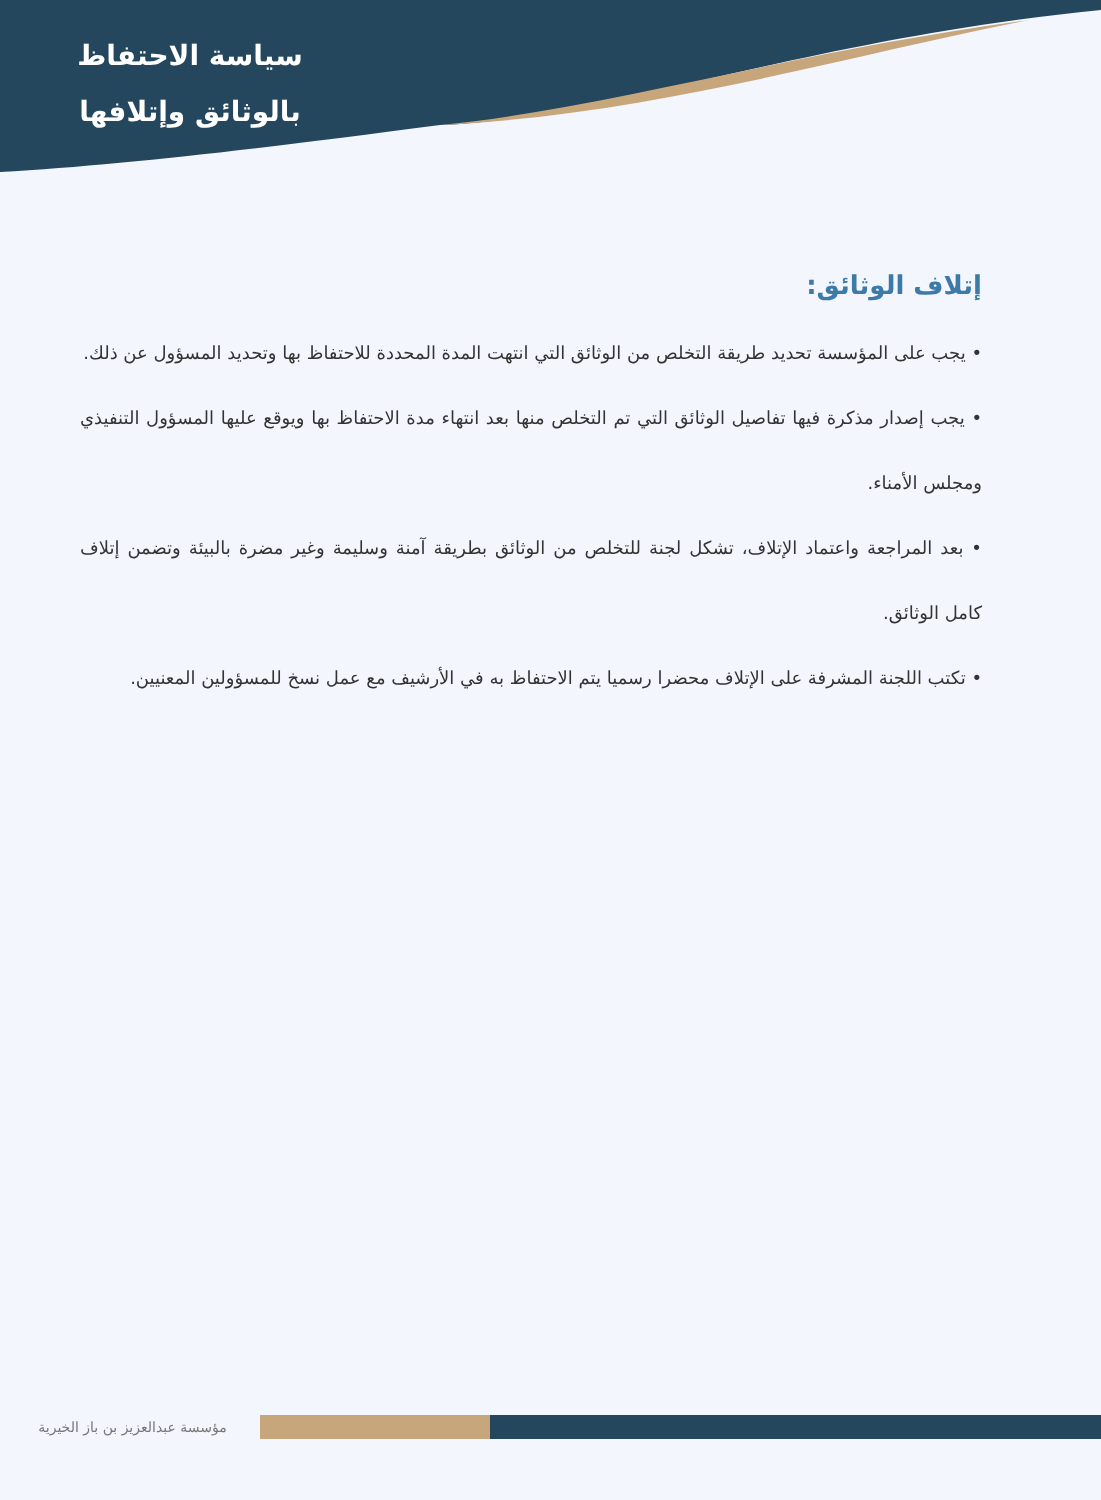سياسة الاحتفاظ
بالوثائق وإتلافها
إتلاف الوثائق:
• يجب على المؤسسة تحديد طريقة التخلص من الوثائق التي انتهت المدة المحددة للاحتفاظ بها وتحديد المسؤول عن ذلك.
• يجب إصدار مذكرة فيها تفاصيل الوثائق التي تم التخلص منها بعد انتهاء مدة الاحتفاظ بها ويوقع عليها المسؤول التنفيذي ومجلس الأمناء.
• بعد المراجعة واعتماد الإتلاف، تشكل لجنة للتخلص من الوثائق بطريقة آمنة وسليمة وغير مضرة بالبيئة وتضمن إتلاف كامل الوثائق.
• تكتب اللجنة المشرفة على الإتلاف محضرا رسميا يتم الاحتفاظ به في الأرشيف مع عمل نسخ للمسؤولين المعنيين.
مؤسسة عبدالعزيز بن باز الخيرية